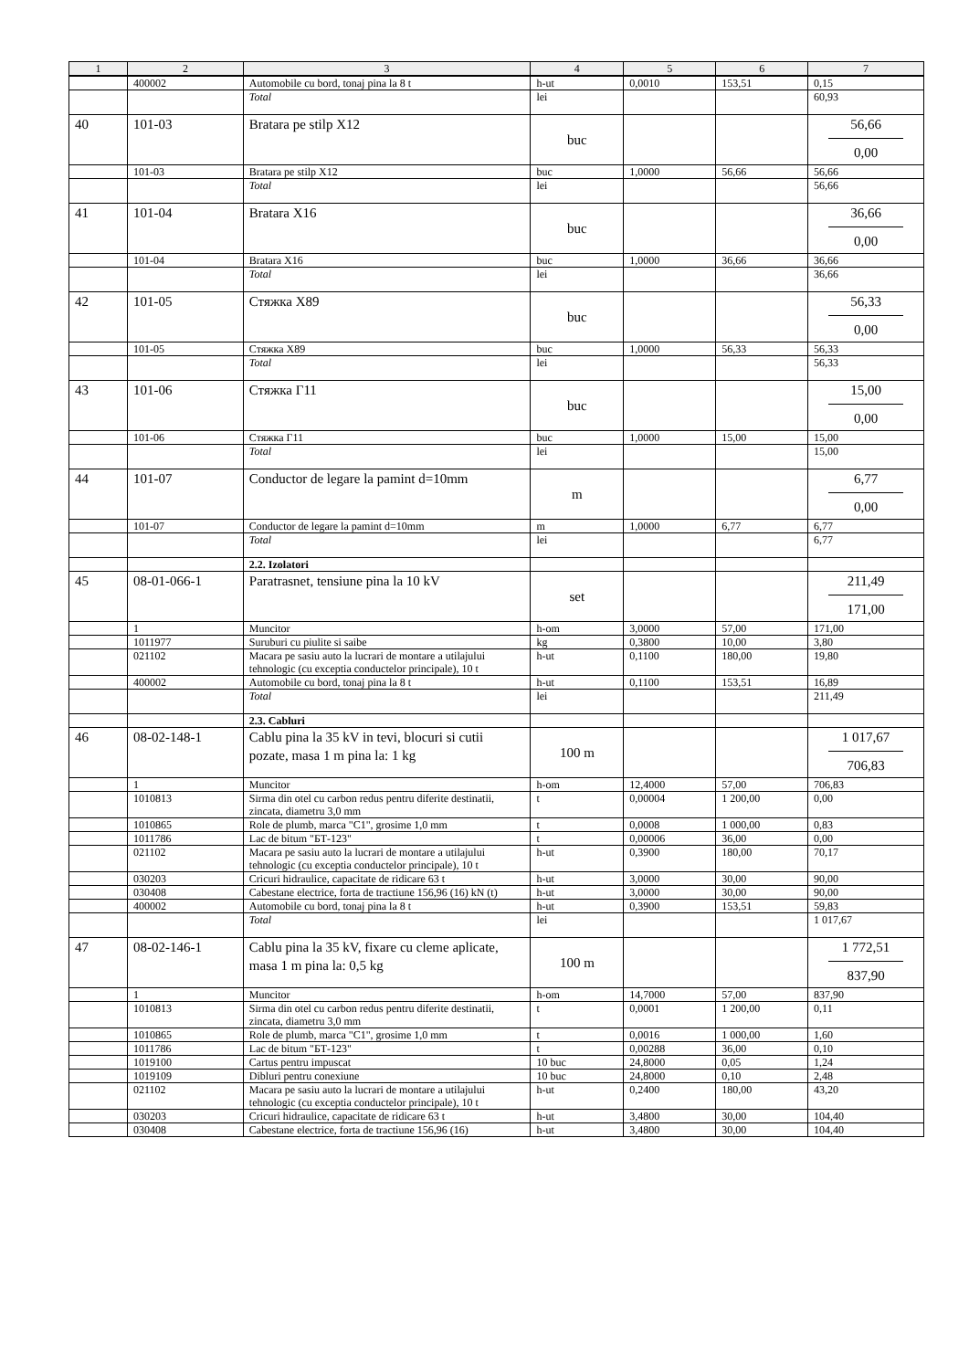| 1 | 2 | 3 | 4 | 5 | 6 | 7 |
| --- | --- | --- | --- | --- | --- | --- |
| | 400002 | Automobile cu bord, tonaj pina la 8 t | h-ut | 0,0010 | 153,51 | 0,15 |
| | | Total | lei | | | 60,93 |
| 40 | 101-03 | Bratara pe stilp X12 | buc | | | 56,66 0,00 |
| | 101-03 | Bratara pe stilp X12 | buc | 1,0000 | 56,66 | 56,66 |
| | | Total | lei | | | 56,66 |
| 41 | 101-04 | Bratara X16 | buc | | | 36,66 0,00 |
| | 101-04 | Bratara X16 | buc | 1,0000 | 36,66 | 36,66 |
| | | Total | lei | | | 36,66 |
| 42 | 101-05 | Стяжка X89 | buc | | | 56,33 0,00 |
| | 101-05 | Стяжка X89 | buc | 1,0000 | 56,33 | 56,33 |
| | | Total | lei | | | 56,33 |
| 43 | 101-06 | Стяжка Г11 | buc | | | 15,00 0,00 |
| | 101-06 | Стяжка Г11 | buc | 1,0000 | 15,00 | 15,00 |
| | | Total | lei | | | 15,00 |
| 44 | 101-07 | Conductor de legare la pamint d=10mm | m | | | 6,77 0,00 |
| | 101-07 | Conductor de legare la pamint d=10mm | m | 1,0000 | 6,77 | 6,77 |
| | | Total | lei | | | 6,77 |
| | | 2.2. Izolatori | | | | |
| 45 | 08-01-066-1 | Paratrasnet, tensiune pina la 10 kV | set | | | 211,49 171,00 |
| | 1 | Muncitor | h-om | 3,0000 | 57,00 | 171,00 |
| | 1011977 | Suruburi cu piulite si saibe | kg | 0,3800 | 10,00 | 3,80 |
| | 021102 | Macara pe sasiu auto la lucrari de montare a utilajului tehnologic (cu exceptia conductelor principale), 10 t | h-ut | 0,1100 | 180,00 | 19,80 |
| | 400002 | Automobile cu bord, tonaj pina la 8 t | h-ut | 0,1100 | 153,51 | 16,89 |
| | | Total | lei | | | 211,49 |
| | | 2.3. Cabluri | | | | |
| 46 | 08-02-148-1 | Cablu pina la 35 kV in tevi, blocuri si cutii pozate, masa 1 m pina la: 1 kg | 100 m | | | 1 017,67 706,83 |
| | 1 | Muncitor | h-om | 12,4000 | 57,00 | 706,83 |
| | 1010813 | Sirma din otel cu carbon redus pentru diferite destinatii, zincata, diametru 3,0 mm | t | 0,00004 | 1 200,00 | 0,00 |
| | 1010865 | Role de plumb, marca "C1", grosime 1,0 mm | t | 0,0008 | 1 000,00 | 0,83 |
| | 1011786 | Lac de bitum "БТ-123" | t | 0,00006 | 36,00 | 0,00 |
| | 021102 | Macara pe sasiu auto la lucrari de montare a utilajului tehnologic (cu exceptia conductelor principale), 10 t | h-ut | 0,3900 | 180,00 | 70,17 |
| | 030203 | Cricuri hidraulice, capacitate de ridicare 63 t | h-ut | 3,0000 | 30,00 | 90,00 |
| | 030408 | Cabestane electrice, forta de tractiune 156,96 (16) kN (t) | h-ut | 3,0000 | 30,00 | 90,00 |
| | 400002 | Automobile cu bord, tonaj pina la 8 t | h-ut | 0,3900 | 153,51 | 59,83 |
| | | Total | lei | | | 1 017,67 |
| 47 | 08-02-146-1 | Cablu pina la 35 kV, fixare cu cleme aplicate, masa 1 m pina la: 0,5 kg | 100 m | | | 1 772,51 837,90 |
| | 1 | Muncitor | h-om | 14,7000 | 57,00 | 837,90 |
| | 1010813 | Sirma din otel cu carbon redus pentru diferite destinatii, zincata, diametru 3,0 mm | t | 0,0001 | 1 200,00 | 0,11 |
| | 1010865 | Role de plumb, marca "C1", grosime 1,0 mm | t | 0,0016 | 1 000,00 | 1,60 |
| | 1011786 | Lac de bitum "БТ-123" | t | 0,00288 | 36,00 | 0,10 |
| | 1019100 | Cartus pentru impuscat | 10 buc | 24,8000 | 0,05 | 1,24 |
| | 1019109 | Dibluri pentru conexiune | 10 buc | 24,8000 | 0,10 | 2,48 |
| | 021102 | Macara pe sasiu auto la lucrari de montare a utilajului tehnologic (cu exceptia conductelor principale), 10 t | h-ut | 0,2400 | 180,00 | 43,20 |
| | 030203 | Cricuri hidraulice, capacitate de ridicare 63 t | h-ut | 3,4800 | 30,00 | 104,40 |
| | 030408 | Cabestane electrice, forta de tractiune 156,96 (16) | h-ut | 3,4800 | 30,00 | 104,40 |